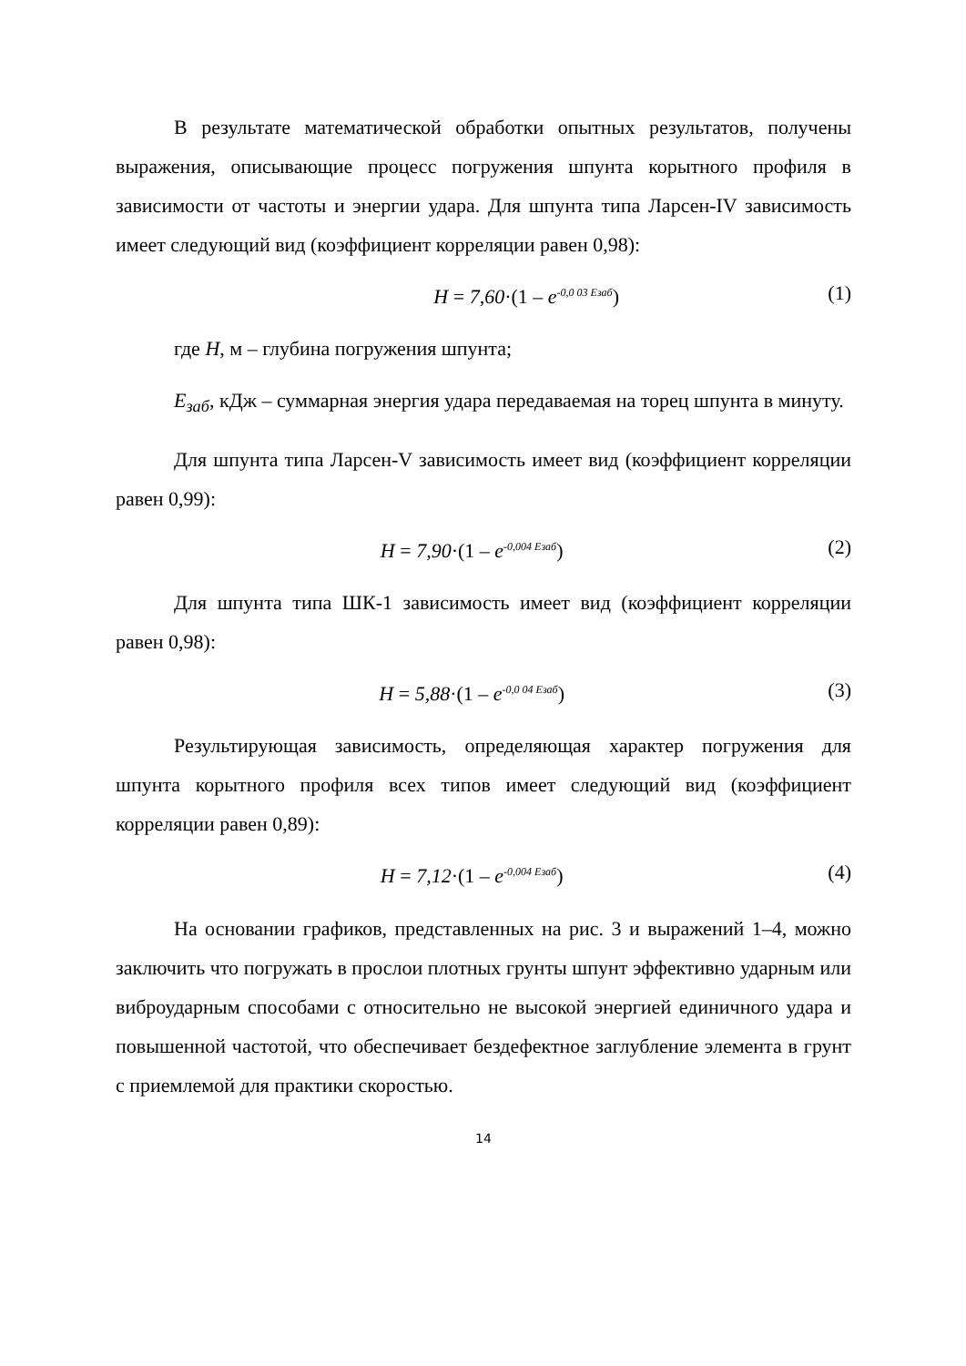В результате математической обработки опытных результатов, получены выражения, описывающие процесс погружения шпунта корытного профиля в зависимости от частоты и энергии удара. Для шпунта типа Ларсен-IV зависимость имеет следующий вид (коэффициент корреляции равен 0,98):
H = 7,60·(1 – e<sup>-0,0 03 Eзаб</sup>) (1)
где H, м – глубина погружения шпунта;
E<sub>заб</sub>, кДж – суммарная энергия удара передаваемая на торец шпунта в минуту.
Для шпунта типа Ларсен-V зависимость имеет вид (коэффициент корреляции равен 0,99):
H = 7,90·(1 – e<sup>-0,004 Eзаб</sup>) (2)
Для шпунта типа ШК-1 зависимость имеет вид (коэффициент корреляции равен 0,98):
H = 5,88·(1 – e<sup>-0,0 04 Eзаб</sup>) (3)
Результирующая зависимость, определяющая характер погружения для шпунта корытного профиля всех типов имеет следующий вид (коэффициент корреляции равен 0,89):
H = 7,12·(1 – e<sup>-0,004 Eзаб</sup>) (4)
На основании графиков, представленных на рис. 3 и выражений 1–4, можно заключить что погружать в прослои плотных грунты шпунт эффективно ударным или виброударным способами с относительно не высокой энергией единичного удара и повышенной частотой, что обеспечивает бездефектное заглубление элемента в грунт с приемлемой для практики скоростью.
14